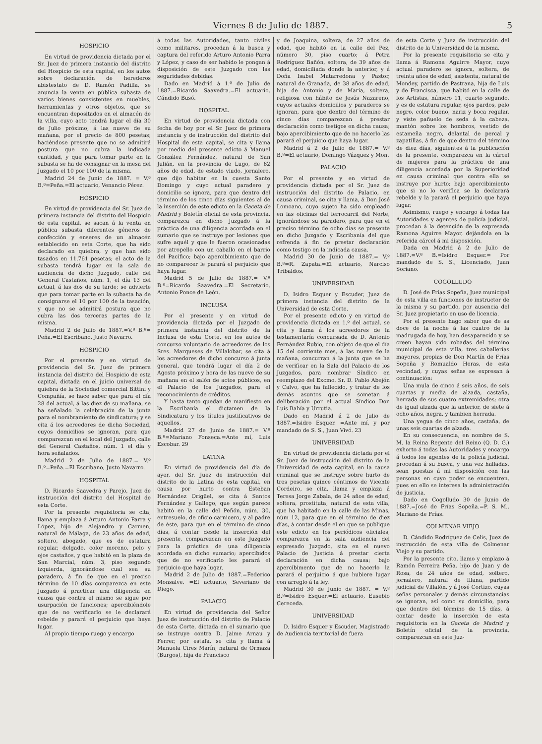Viernes 8 de Julio de 1887. 5
HOSPICIO
En virtud de providencia dictada por el Sr. Juez de primera instancia del distrito del Hospicio de esta capital, en los autos sobre declaración de herederos abistestato de D. Ramón Padilla, se anuncia la venta en pública subasta de varios bienes consistentes en muebles, herramientas y otros objetos, que se encuentran depositados en el almacén de la villa, cuyo acto tendrá lugar el día 30 de Julio próximo, á las nueve de su mañana, por el precio de 800 pesetas; haciéndose presente que no se admitirá postura que no cubra la indicada cantidad, y que para tomar parte en la subasta se ha de consignar en la mesa del Juzgado el 10 por 100 de la misma.
Madrid 24 de Junio de 1887. = V.º B.º=Peña.=El actuario, Venancio Pérez.
HOSPICIO
En virtud de providencia del Sr. Juez de primera instancia del distrito del Hospicio de esta capital, se sacan á la venta en pública subasta diferentes géneros de confección y enseres de un almacén establecido en esta Corte, que ha sido declarado en quiebra, y que han sido tasados en 11.761 pesetas; el acto de la subasta tendrá lugar en la sala de audiencia de dicho Juzgado, calle del General Castaños, núm. 1, el día 13 del actual, á las dos de su tarde; se advierte que para tomar parte en la subasta ha de consignarse el 10 por 100 de la tasación, y que no se admitirá postura que no cubra las dos terceras partes de la misma.
Madrid 2 de Julio de 1887.=V.º B.º= Peña.=El Escribano, Justo Navarro.
HOSPICIO
Por el presente y en virtud de providencia del Sr. Juez de primera instancia del distrito del Hospicio de esta capital, dictada en el juicio universal de quiebra de la Sociedad comercial Bittini y Compañía, se hace saber que para el día 28 del actual, á las diez de su mañana, se ha señalado la celebración de la junta para el nombramiento de sindicatura; y se cita á los acreedores de dicha Sociedad, cuyos domicilios se ignoran, para que comparezcan en el local del Juzgado, calle del General Castaños, núm. 1 el día y hora señalados.
Madrid 2 de Julio de 1887.= V.º B.º=Peña.=El Escribano, Justo Navarro.
HOSPITAL
D. Ricardo Saavedra y Parejo, Juez de instrucción del distrito del Hospital de esta Corte.
Por la presente requisitoria se cita, llama y emplaza á Arturo Antonio Parra y López, hijo de Alejandro y Carmen, natural de Málaga, de 23 años de edad, soltero, abogado, que es de estatura regular, delgado, color moreno, pelo y ojos castaños, y que habitó en la plaza de San Marcial, núm. 3, piso segundo izquierda, ignorándose cual sea su paradero, á fin de que en el preciso término de 10 días comparezca en este Juzgado á practicar una diligencia en causa que contra el mismo se sigue por usurpación de funciones; apercibiéndole que de no verificarlo se le declarará rebelde y parará el perjuicio que haya lugar.
Al propio tiempo ruego y encargo
á todas las Autoridades, tanto civiles como militares, procedan á la busca y captura del referido Arturo Antonio Parra y López, y caso de ser habido le pongan á disposición de este Juzgado con las seguridades debidas.
Dado en Madrid á 1.º de Julio de 1887.=Ricardo Saavedra.=El actuario, Cándido Busó.
HOSPITAL
En virtud de providencia dictada con fecha de hoy por el Sr. Juez de primera instancia y de instrucción del distrito del Hospital de esta capital, se cita y llama por medio del presente edicto á Manuel González Fernández, natural de San Julián, en la provincia de Lugo, de 62 años de edad, de estado viudo, jornalero, que dijo habitar en la cuesta Santo Domingo y cuyo actual paradero y domicilio se ignora, para que dentro del término de los cinco días siguientes al de la inserción de este edicto en la Gaceta de Madrid y Boletín oficial de esta provincia, comparezca en dicho Juzgado á la práctica de una diligencia acordada en el sumario que se instruye por lesiones que sufre aquél y que le fueron ocasionadas por atropello con un caballo en el barrio del Pacífico; bajo apercibimiento que de no comparecer le parará el perjuicio que haya lugar.
Madrid 5 de Julio de 1887.= V.º B.º=Ricardo Saavedra.=El Secretario, Antonio Ponce de León.
INCLUSA
Por el presente y en virtud de providencia dictada por el Juzgado de primera instancia del distrito de la Inclusa de esta Corte, en los autos de concurso voluntario de acreedores de los Sres. Marqueses de Villalobar, se cita á los acreedores de dicho concurso á junta general, que tendrá lugar el día 2 de Agosto próximo y hora de las nueve de su mañana en el salón de actos públicos, en el Palacio de los Juzgados, para el reconocimiento de créditos.
Y hasta tanto quedan de manifiesto en la Escribanía el dictamen de la Sindicatura y los títulos justificativos de aquellos.
Madrid 27 de Junio de 1887.= V.º B.º=Mariano Fonseca.=Ante mí, Luis Escobar. 29
LATINA
En virtud de providencia del día de ayer, del Sr. Juez de instrucción del distrito de la Latina de esta capital, en causa por hurto contra Esteban Hernández Origüel, se cita á Santos Fernández y Gallego, que según parece habitó en la calle del Peñón, núm. 30, entresuelo, de oficio carnicero, y al padre de éste, para que en el término de cinco días, á contar desde la inserción del presente, comparezcan en este Juzgado para la práctica de una diligencia acordada en dicho sumario; apercibidos que de no verificarlo les parará el perjuicio que haya lugar.
Madrid 2 de Julio de 1887.=Federico Monsalve. =El actuario, Severiano de Diego.
PALACIO
En virtud de providencia del Señor Juez de instrucción del distrito de Palacio de esta Corte, dictada en el sumario que se instruye contra D. Jaime Arnau y Ferrer, por estafa, se cita y llama á Manuela Cires Marín, natural de Ormaza (Burgos), hija de Francisco
y de Joaquina, soltera, de 27 años de edad, que habitó en la calle del Pez, número 30, piso cuarto; á Petra Rodríguez Bañón, soltera, de 39 años de edad, domiciliada donde la anterior, y á Doña Isabel Matarredona y Pastor, natural de Granada, de 38 años de edad, hija de Antonio y de María, soltera, religiosa con hábito de Jesús Nazareno, cuyos actuales domicilios y paraderos se ignoran, para que dentro del término de cinco días comparezcan á prestar declaración como testigos en dicha causa; bajo apercibimiento que de no hacerlo las parará el perjuicio que haya lugar.
Madrid á 2 de Julio de 1887.= V.º B.º=El actuario, Domingo Vázquez y Mon.
PALACIO
Por el presente y en virtud de providencia dictada por el Sr. Juez de instrucción del distrito de Palacio, en causa criminal, se cita y llama, á Don José Lomoano, cuyo sujeto ha sido empleado en las oficinas del ferrocarril del Norte, ignorándose su paradero, para que en el preciso término de ocho días se presente en dicho Juzgado y Escribanía del que refrenda á fin de prestar declaración como testigo en la indicada causa.
Madrid 30 de Junio de 1887.= V.º B.º=R. Zapata.=El actuario, Narciso Tribaldos.
UNIVERSIDAD
D. Isidro Esquer y Escuder, Juez de primera instancia del distrito de la Universidad de esta Corte.
Por el presente edicto y en virtud de providencia dictada en 1.º del actual, se cita y llama á los acreedores de la testamentaría concursada de D. Antonio Fernández Rubio, con objeto de que el día 15 del corriente mes, á las nueve de la mañana, concurran á la junta que se ha de verificar en la Sala del Palacio de los Juzgados, para nombrar Síndico en reemplazo del Excmo. Sr. D. Pablo Abejón y Calvo, que ha fallecido, y tratar de los demás asuntos que se sometan á deliberación por el actual Síndico Don Luis Bahía y Urrutia.
Dado en Madrid á 2 de Julio de 1887.=Isidro Esquer. =Ante mí, y por mandado de S. S., Juan Vivó. 23
UNIVERSIDAD
En virtud de providencia dictada por el Sr. Juez de instrucción del distrito de la Universidad de esta capital, en la causa criminal que se instruye sobre hurto de tres pesetas quince céntimos de Vicente Cordeiro, se cita, llama y emplaza á Teresa Jorge Zabala, de 24 años de edad, soltera, prostituta, natural de esta villa, que ha habitado en la calle de las Minas, núm 12, para que en el término de diez días, á contar desde el en que se publique este edicto en los periódicos oficiales, comparezca en la sala audiencia del expresado Juzgado, sita en el nuevo Palacio de Justicia á prestar cierta declaración en dicha causa; bajo apercibimento que de no hacerlo la parará el perjuicio á que hubiere lugar con arreglo á la ley.
Madrid 30 de Junio de 1887. = V.º B.º=Isidro Esquer.=El actuario, Eusebio Cereceda.
UNIVERSIDAD
D. Isidro Esquer y Escuder, Magistrado de Audiencia territorial de fuera
de esta Corte y Juez de instrucción del distrito de la Universidad de la misma.
Por la presente requisitoria se cita y llama á Ramona Aguirre Mayor, cuyo actual paradero se ignora, soltera, de treinta años de edad, asistenta, natural de Mondey, partido de Pastrana, hija de Luis y de Francisca, que habitó en la calle de los Artistas, número 11, cuarto segundo, y es de estatura regular, ojos pardos, pelo negro, color bueno, nariz y boca regular, y viste pañuelo de seda á la cabeza, mantón sobre los hombros, vestido de estameña negro, delantal de percal y zapatillas, á fin de que dentro del término de diez días, siguientes á la publicación de la presente, comparezca en la cárcel de mujeres para la práctica de una diligencia acordada por la Superioridad en causa criminal que contra ella se instruye por hurto; bajo apercibimiento que si no lo verifica se la declarará rebelde y la parará el perjuicio que haya lugar.
Asimismo, ruego y encargo á todas las Autoridades y agentes de policía judicial, procedan á la detención de la expresada Ramona Aguirre Mayor, dejándola en la referida cárcel á mi disposición.
Dada en Madrid á 2 de Julio de 1887.=V.º B.=Isidro Esquer.= Por mandado de S. S., Licenciado, Juan Soriano.
COGOLLUDO
D. José de Frías Sopeña, Juez municipal de esta villa en funciones de instructor de la misma y su partido, por ausencia del Sr. Juez propietario en uso de licencia.
Por el presente hago saber que de as doce de la noche á las cuatro de la madrugada de hoy, han desaparecido y se creen hayan sido robadas del término municipal de esta villa, tres caballerías mayores, propias de Don Martín de Frías Sopeña y Romualdo Heras, de esta vecindad, y cuyas señas se expresan á continuación:
Una mula de cinco á seis años, de seis cuartas y media de alzada, castaña, herrada de sus cuatro extremidades; otra de igual alzada que la anterior, de siete á ocho años, negra, y tambien herrada.
Una yegua de cinco años, castaña, de unas seis cuartas de alzada.
En su consecuencia, en nombre de S. M. la Reina Regente del Reino (Q. D. G.) exhorto á todas las Autoridades y encargo á todos los agentes de la policía judicial, procedan á su busca, y una vez halladas, sean puestas á mi disposición con las personas en cuyo poder se encuentren, pues en ello se interesa la administración de justicia.
Dado en Cogolludo 30 de Junio de 1887.=José de Frías Sopeña.=P. S. M., Mariano de Frías.
COLMENAR VIEJO
D. Cándido Rodríguez de Celis, Juez de instrucción de esta villa de Colmenar Viejo y su partido.
Por la presente cito, llamo y emplazo á Ramón Ferreira Peña, hijo de Juan y de Rosa, de 24 años de edad, soltero, jornalero, natural de Illana, partido judicial de Villalón, y á José Cortizo, cuyas señas personales y demás circunstancias se ignoran, así como su domicilio, para que dentro del término de 15 días, á contar desde la inserción de esta requisitoria en la Gaceta de Madrid y Boletín oficial de la provincia, comparezcan en este Juz-